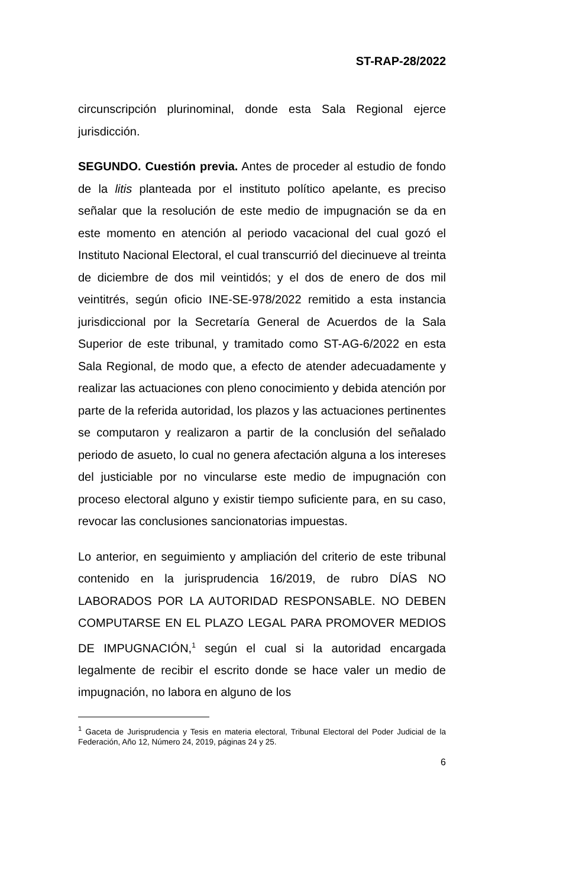ST-RAP-28/2022
circunscripción plurinominal, donde esta Sala Regional ejerce jurisdicción.
SEGUNDO. Cuestión previa. Antes de proceder al estudio de fondo de la litis planteada por el instituto político apelante, es preciso señalar que la resolución de este medio de impugnación se da en este momento en atención al periodo vacacional del cual gozó el Instituto Nacional Electoral, el cual transcurrió del diecinueve al treinta de diciembre de dos mil veintidós; y el dos de enero de dos mil veintitrés, según oficio INE-SE-978/2022 remitido a esta instancia jurisdiccional por la Secretaría General de Acuerdos de la Sala Superior de este tribunal, y tramitado como ST-AG-6/2022 en esta Sala Regional, de modo que, a efecto de atender adecuadamente y realizar las actuaciones con pleno conocimiento y debida atención por parte de la referida autoridad, los plazos y las actuaciones pertinentes se computaron y realizaron a partir de la conclusión del señalado periodo de asueto, lo cual no genera afectación alguna a los intereses del justiciable por no vincularse este medio de impugnación con proceso electoral alguno y existir tiempo suficiente para, en su caso, revocar las conclusiones sancionatorias impuestas.
Lo anterior, en seguimiento y ampliación del criterio de este tribunal contenido en la jurisprudencia 16/2019, de rubro DÍAS NO LABORADOS POR LA AUTORIDAD RESPONSABLE. NO DEBEN COMPUTARSE EN EL PLAZO LEGAL PARA PROMOVER MEDIOS DE IMPUGNACIÓN,<sup>1</sup> según el cual si la autoridad encargada legalmente de recibir el escrito donde se hace valer un medio de impugnación, no labora en alguno de los
<sup>1</sup> Gaceta de Jurisprudencia y Tesis en materia electoral, Tribunal Electoral del Poder Judicial de la Federación, Año 12, Número 24, 2019, páginas 24 y 25.
6